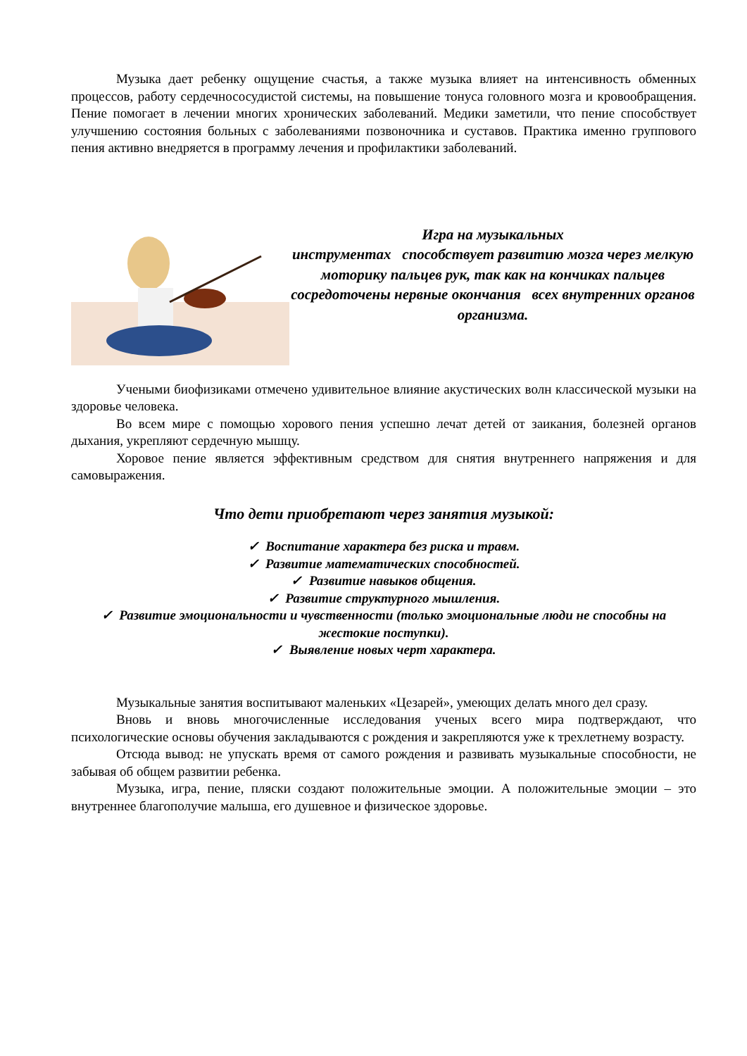Музыка дает ребенку ощущение счастья, а также музыка влияет на интенсивность обменных процессов, работу сердечнососудистой системы, на повышение тонуса головного мозга и кровообращения. Пение помогает в лечении многих хронических заболеваний. Медики заметили, что пение способствует улучшению состояния больных с заболеваниями позвоночника и суставов. Практика именно группового пения активно внедряется в программу лечения и профилактики заболеваний.
Игра на музыкальных
инструментах способствует развитию мозга через мелкую моторику пальцев рук, так как на кончиках пальцев сосредоточены нервные окончания всех внутренних органов организма.
Учеными биофизиками отмечено удивительное влияние акустических волн классической музыки на здоровье человека.
Во всем мире с помощью хорового пения успешно лечат детей от заикания, болезней органов дыхания, укрепляют сердечную мышцу.
Хоровое пение является эффективным средством для снятия внутреннего напряжения и для самовыражения.
Что дети приобретают через занятия музыкой:
✓ Воспитание характера без риска и травм.
✓ Развитие математических способностей.
✓ Развитие навыков общения.
✓ Развитие структурного мышления.
✓ Развитие эмоциональности и чувственности (только эмоциональные люди не способны на жестокие поступки).
✓ Выявление новых черт характера.
Музыкальные занятия воспитывают маленьких «Цезарей», умеющих делать много дел сразу.
Вновь и вновь многочисленные исследования ученых всего мира подтверждают, что психологические основы обучения закладываются с рождения и закрепляются уже к трехлетнему возрасту.
Отсюда вывод: не упускать время от самого рождения и развивать музыкальные способности, не забывая об общем развитии ребенка.
Музыка, игра, пение, пляски создают положительные эмоции. А положительные эмоции – это внутреннее благополучие малыша, его душевное и физическое здоровье.